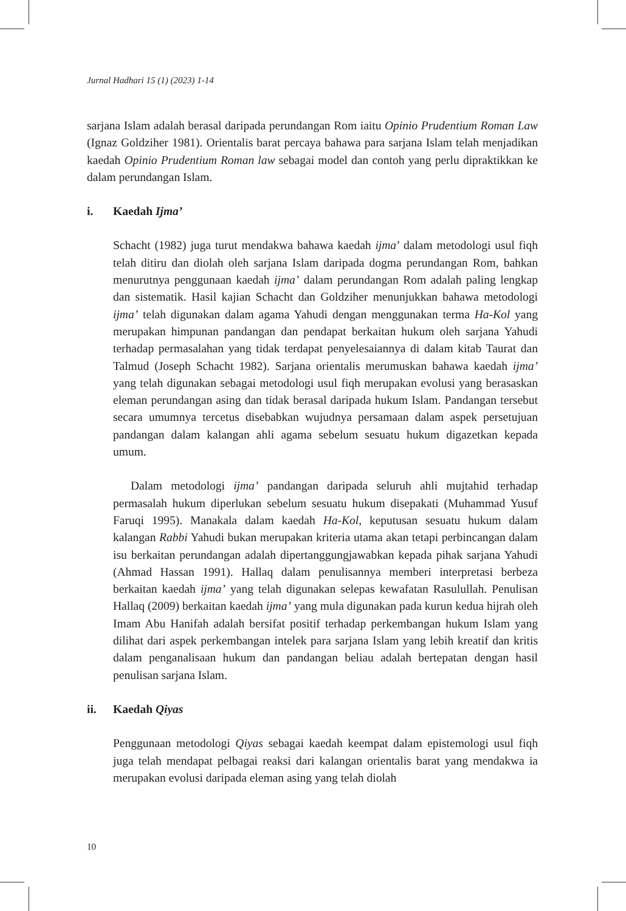Jurnal Hadhari 15 (1) (2023) 1-14
sarjana Islam adalah berasal daripada perundangan Rom iaitu Opinio Prudentium Roman Law (Ignaz Goldziher 1981). Orientalis barat percaya bahawa para sarjana Islam telah menjadikan kaedah Opinio Prudentium Roman law sebagai model dan contoh yang perlu dipraktikkan ke dalam perundangan Islam.
i. Kaedah Ijma’
Schacht (1982) juga turut mendakwa bahawa kaedah ijma’ dalam metodologi usul fiqh telah ditiru dan diolah oleh sarjana Islam daripada dogma perundangan Rom, bahkan menurutnya penggunaan kaedah ijma’ dalam perundangan Rom adalah paling lengkap dan sistematik. Hasil kajian Schacht dan Goldziher menunjukkan bahawa metodologi ijma’ telah digunakan dalam agama Yahudi dengan menggunakan terma Ha-Kol yang merupakan himpunan pandangan dan pendapat berkaitan hukum oleh sarjana Yahudi terhadap permasalahan yang tidak terdapat penyelesaiannya di dalam kitab Taurat dan Talmud (Joseph Schacht 1982). Sarjana orientalis merumuskan bahawa kaedah ijma’ yang telah digunakan sebagai metodologi usul fiqh merupakan evolusi yang berasaskan eleman perundangan asing dan tidak berasal daripada hukum Islam. Pandangan tersebut secara umumnya tercetus disebabkan wujudnya persamaan dalam aspek persetujuan pandangan dalam kalangan ahli agama sebelum sesuatu hukum digazetkan kepada umum.
Dalam metodologi ijma’ pandangan daripada seluruh ahli mujtahid terhadap permasalah hukum diperlukan sebelum sesuatu hukum disepakati (Muhammad Yusuf Faruqi 1995). Manakala dalam kaedah Ha-Kol, keputusan sesuatu hukum dalam kalangan Rabbi Yahudi bukan merupakan kriteria utama akan tetapi perbincangan dalam isu berkaitan perundangan adalah dipertanggungjawabkan kepada pihak sarjana Yahudi (Ahmad Hassan 1991). Hallaq dalam penulisannya memberi interpretasi berbeza berkaitan kaedah ijma’ yang telah digunakan selepas kewafatan Rasulullah. Penulisan Hallaq (2009) berkaitan kaedah ijma’ yang mula digunakan pada kurun kedua hijrah oleh Imam Abu Hanifah adalah bersifat positif terhadap perkembangan hukum Islam yang dilihat dari aspek perkembangan intelek para sarjana Islam yang lebih kreatif dan kritis dalam penganalisaan hukum dan pandangan beliau adalah bertepatan dengan hasil penulisan sarjana Islam.
ii. Kaedah Qiyas
Penggunaan metodologi Qiyas sebagai kaedah keempat dalam epistemologi usul fiqh juga telah mendapat pelbagai reaksi dari kalangan orientalis barat yang mendakwa ia merupakan evolusi daripada eleman asing yang telah diolah
10